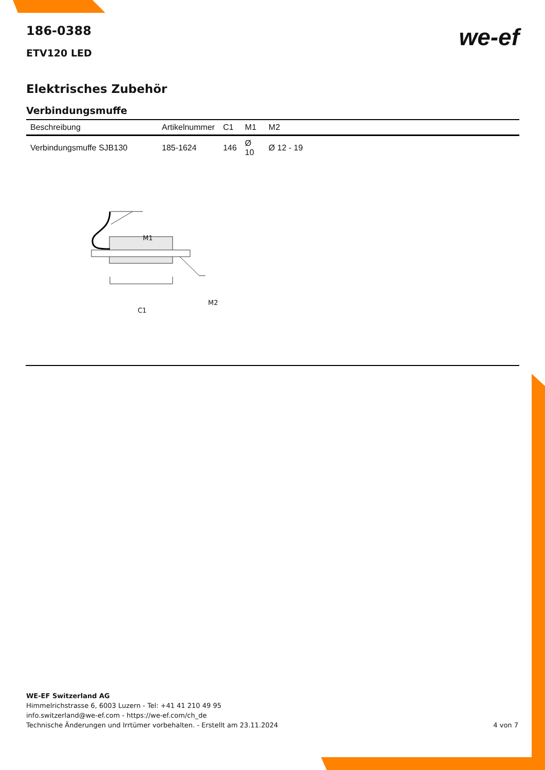we-ef
186-0388
ETV120 LED
Elektrisches Zubehör
Verbindungsmuffe
| Beschreibung | Artikelnummer | C1 | M1 | M2 |
| --- | --- | --- | --- | --- |
| Verbindungsmuffe SJB130 | 185-1624 | 146 | Ø 10 | Ø 12 - 19 |
M1
M2
C1
WE-EF Switzerland AG
Himmelrichstrasse 6, 6003 Luzern - Tel: +41 41 210 49 95
info.switzerland@we-ef.com - https://we-ef.com/ch_de
Technische Änderungen und Irrtümer vorbehalten. - Erstellt am 23.11.2024 4 von 7